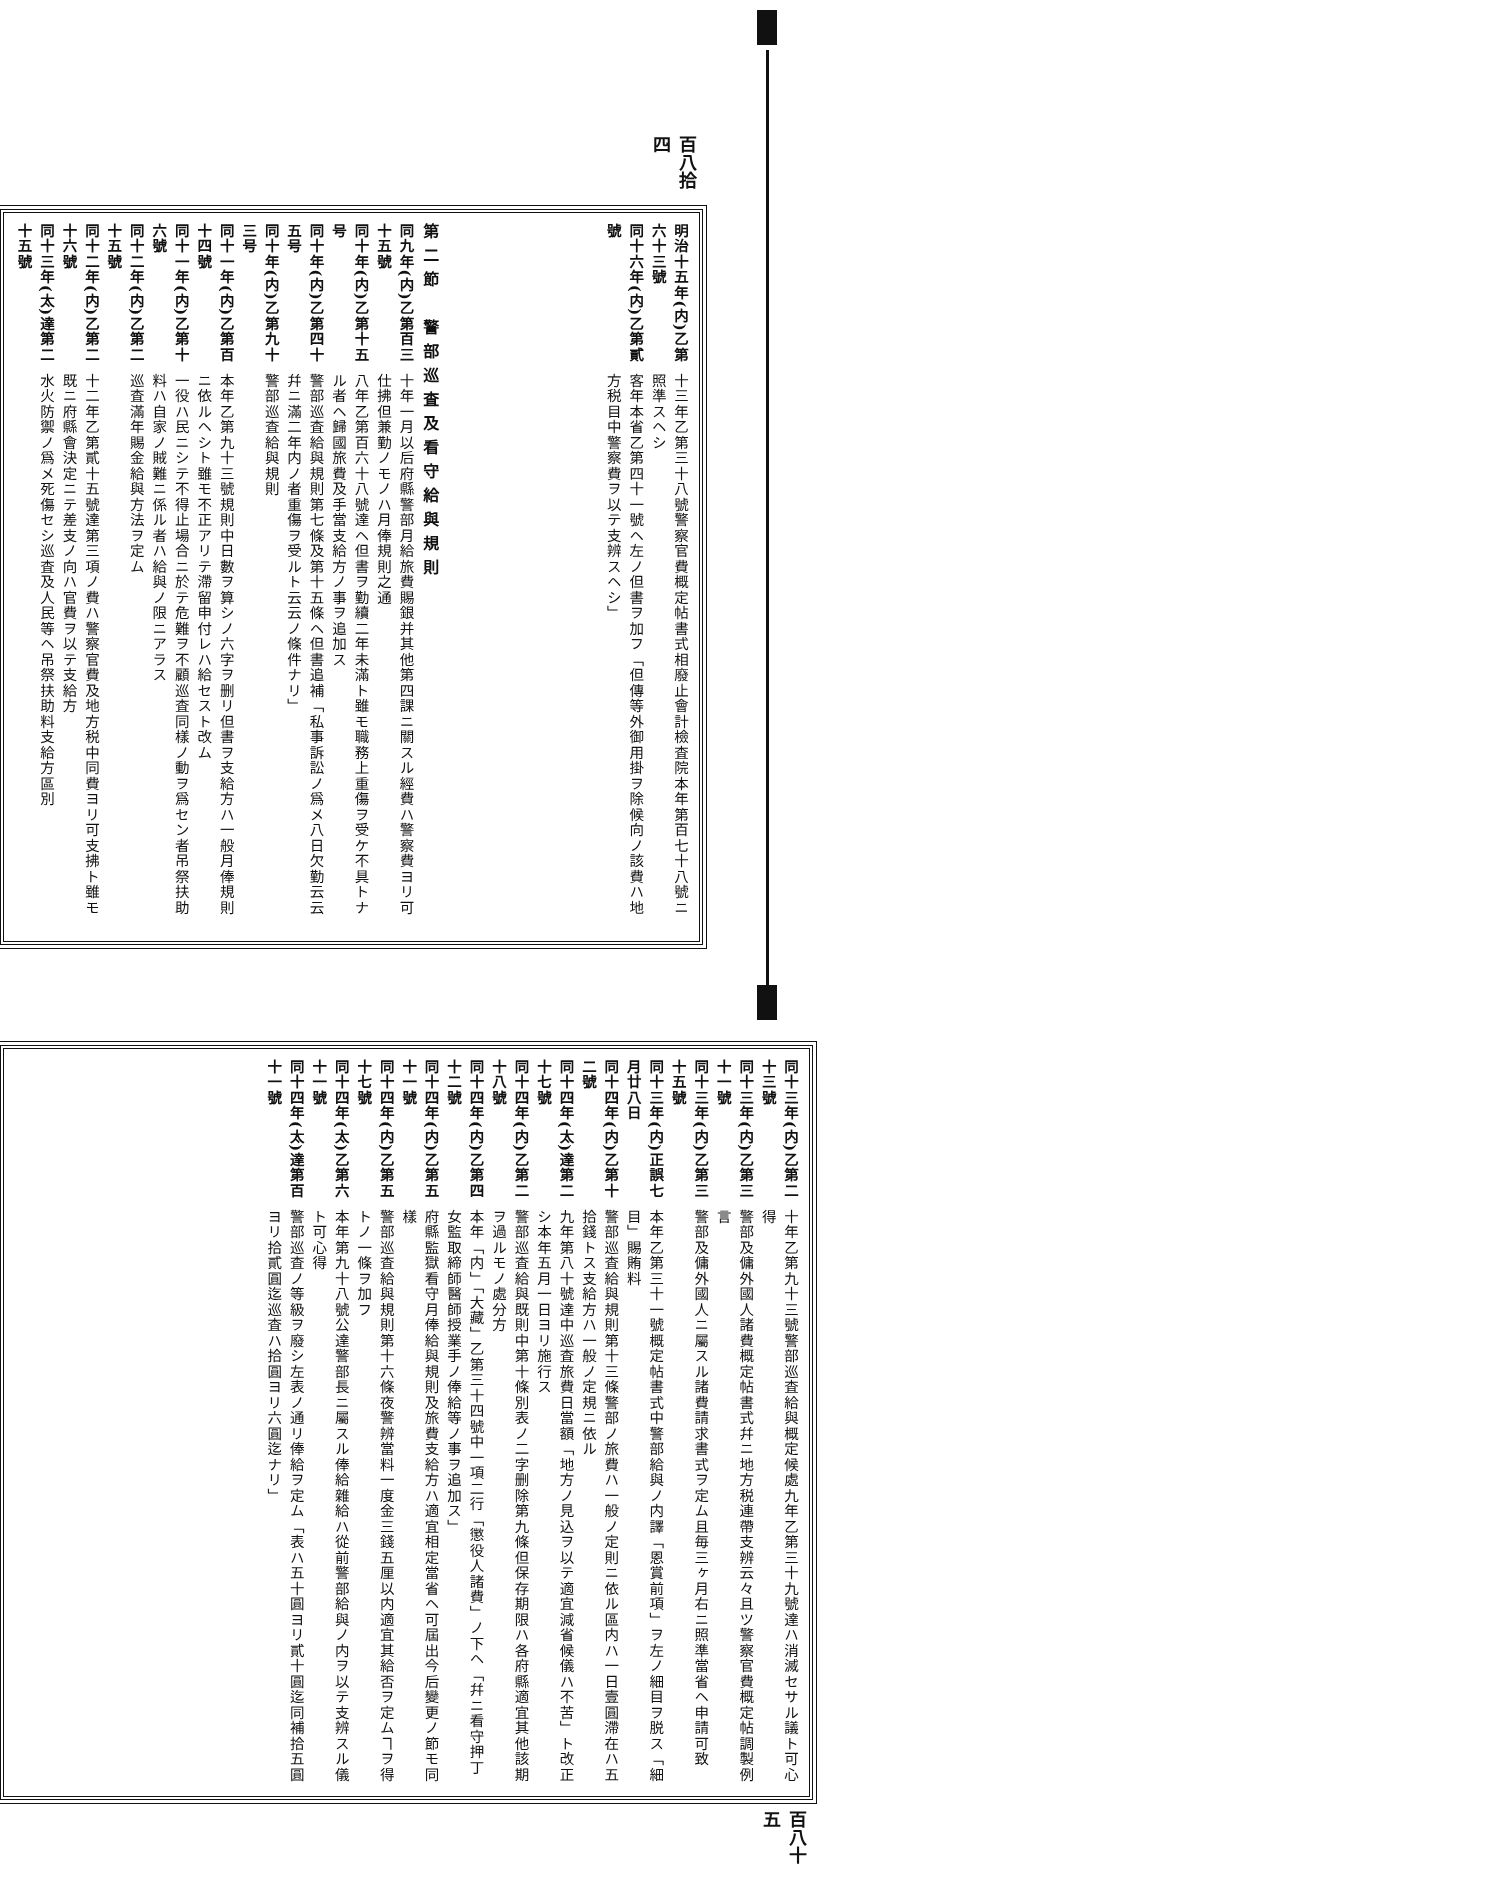百八拾四
明治十五年(内)乙第六十三號 十三年乙第三十八號警察官費概定帖書式相廢止會計檢査院本年第百七十八號ニ照準スヘシ
同十六年(内)乙第貳號 客年本省乙第四十一號ヘ左ノ但書ヲ加フ「但傳等外御用掛ヲ除候向ノ該費ハ地方税目中警察費ヲ以テ支辨スヘシ」
第二節　警部巡査及看守給與規則
同九年(内)乙第百三十五號 十年一月以后府縣警部月給旅費賜銀并其他第四課ニ關スル經費ハ警察費ヨリ可仕拂但兼勤ノモノハ月俸規則之通
同十年(内)乙第十五号 八年乙第百六十八號達ヘ但書ヲ勤續二年未滿ト雖モ職務上重傷ヲ受ケ不具トナル者ヘ歸國旅費及手當支給方ノ事ヲ追加ス
同十年(内)乙第四十五号 警部巡査給與規則第七條及第十五條ヘ但書追補「私事訴訟ノ爲メ八日欠勤云云幷ニ滿二年内ノ者重傷ヲ受ルト云云ノ條件ナリ」
同十年(内)乙第九十三号 警部巡査給與規則
同十一年(内)乙第百十四號 本年乙第九十三號規則中日數ヲ算シノ六字ヲ删リ但書ヲ支給方ハ一般月俸規則ニ依ルヘシト雖モ不正アリテ滯留申付レハ給セスト改ム
同十一年(内)乙第十六號 一役ハ民ニシテ不得止場合ニ於テ危難ヲ不顧巡査同樣ノ動ヲ爲セン者吊祭扶助料ハ自家ノ賊難ニ係ル者ハ給與ノ限ニアラス
同十二年(内)乙第二十五號 巡査滿年賜金給與方法ヲ定ム
同十二年(内)乙第二十六號 十二年乙第貳十五號達第三項ノ費ハ警察官費及地方税中同費ヨリ可支拂ト雖モ既ニ府縣會決定ニテ差支ノ向ハ官費ヲ以テ支給方
同十三年(太)達第二十五號 水火防禦ノ爲メ死傷セシ巡査及人民等ヘ吊祭扶助料支給方區別
同十三年(内)乙第二十三號 十年乙第九十三號警部巡査給與概定候處九年乙第三十九號達ハ消滅セサル議ト可心得
同十三年(内)乙第三十一號 警部及傭外國人諸費概定帖書式幷ニ地方税連帶支辨云々且ツ警察官費概定帖調製例言
同十三年(内)乙第三十五號 警部及傭外國人ニ屬スル諸費請求書式ヲ定ム且毎三ヶ月右ニ照準當省ヘ申請可致
同十三年(内)正誤七月廿八日 本年乙第三十一號概定帖書式中警部給與ノ内譯「恩賞前項」ヲ左ノ細目ヲ脱ス「細目」賜賄料
同十四年(内)乙第十二號 警部巡査給與規則第十三條警部ノ旅費ハ一般ノ定則ニ依ル區内ハ一日壹圓滯在ハ五拾錢トス支給方ハ一般ノ定規ニ依ル
同十四年(太)達第二十七號 九年第八十號達中巡査旅費日當額「地方ノ見込ヲ以テ適宜減省候儀ハ不苦」ト改正シ本年五月一日ヨリ施行ス
同十四年(内)乙第二十八號 警部巡査給與既則中第十條別表ノ二字删除第九條但保存期限ハ各府縣適宜其他該期ヲ過ルモノ處分方
同十四年(内)乙第四十二號 本年「内」「大藏」乙第三十四號中一項二行「懲役人諸費」ノ下ヘ「幷ニ看守押丁女監取締師醫師授業手ノ俸給等ノ事ヲ追加ス」
同十四年(内)乙第五十一號 府縣監獄看守月俸給與規則及旅費支給方ハ適宜相定當省ヘ可屆出今后變更ノ節モ同樣
同十四年(内)乙第五十七號 警部巡査給與規則第十六條夜警辨當料一度金三錢五厘以内適宜其給否ヲ定ムヿヲ得トノ一條ヲ加フ
同十四年(太)乙第六十一號 本年第九十八號公達警部長ニ屬スル俸給雜給ハ從前警部給與ノ内ヲ以テ支辨スル儀ト可心得
同十四年(太)達第百十一號 警部巡査ノ等級ヲ廢シ左表ノ通リ俸給ヲ定ム「表ハ五十圓ヨリ貳十圓迄同補拾五圓ヨリ拾貳圓迄巡査ハ拾圓ヨリ六圓迄ナリ」
百八十五